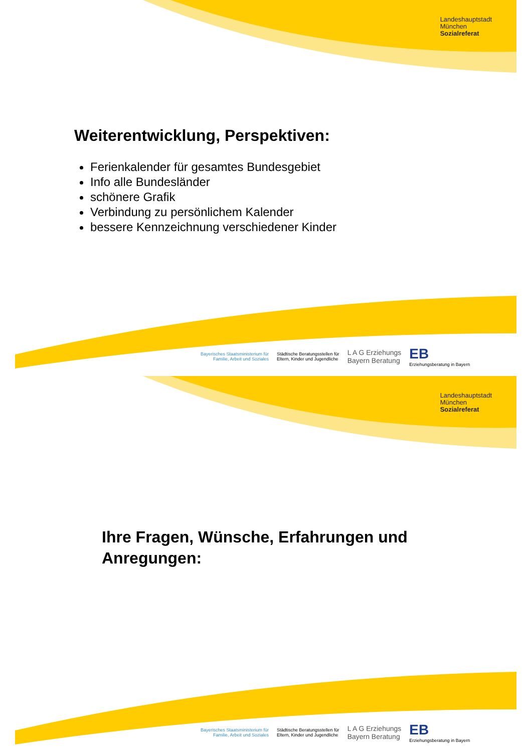Landeshauptstadt
München
Sozialreferat
Weiterentwicklung, Perspektiven:
Ferienkalender für gesamtes Bundesgebiet
Info alle Bundesländer
schönere Grafik
Verbindung zu persönlichem Kalender
bessere Kennzeichnung verschiedener Kinder
Bayerisches Staatsministerium für
Familie, Arbeit und Soziales
Städtische Beratungsstellen für
Eltern, Kinder und Jugendliche
L A G Erziehungs
Bayern Beratung
EB
Erziehungsberatung in Bayern
Landeshauptstadt
München
Sozialreferat
Ihre Fragen, Wünsche, Erfahrungen und
Anregungen:
Bayerisches Staatsministerium für
Familie, Arbeit und Soziales
Städtische Beratungsstellen für
Eltern, Kinder und Jugendliche
L A G Erziehungs
Bayern Beratung
EB
Erziehungsberatung in Bayern